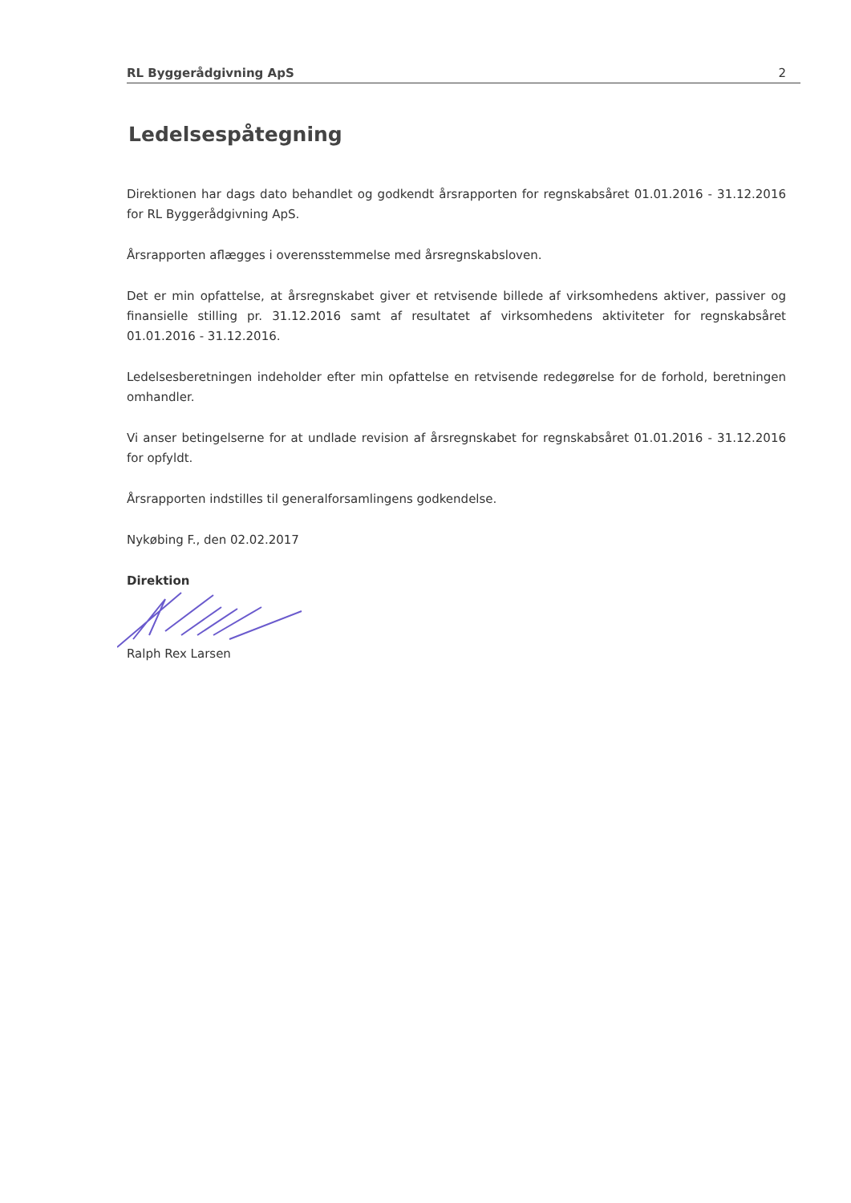RL Byggerådgivning ApS 2
Ledelsespåtegning
Direktionen har dags dato behandlet og godkendt årsrapporten for regnskabsåret 01.01.2016 - 31.12.2016 for RL Byggerådgivning ApS.
Årsrapporten aflægges i overensstemmelse med årsregnskabsloven.
Det er min opfattelse, at årsregnskabet giver et retvisende billede af virksomhedens aktiver, passiver og finansielle stilling pr. 31.12.2016 samt af resultatet af virksomhedens aktiviteter for regnskabsåret 01.01.2016 - 31.12.2016.
Ledelsesberetningen indeholder efter min opfattelse en retvisende redegørelse for de forhold, beretningen omhandler.
Vi anser betingelserne for at undlade revision af årsregnskabet for regnskabsåret 01.01.2016 - 31.12.2016 for opfyldt.
Årsrapporten indstilles til generalforsamlingens godkendelse.
Nykøbing F., den 02.02.2017
Direktion
Ralph Rex Larsen